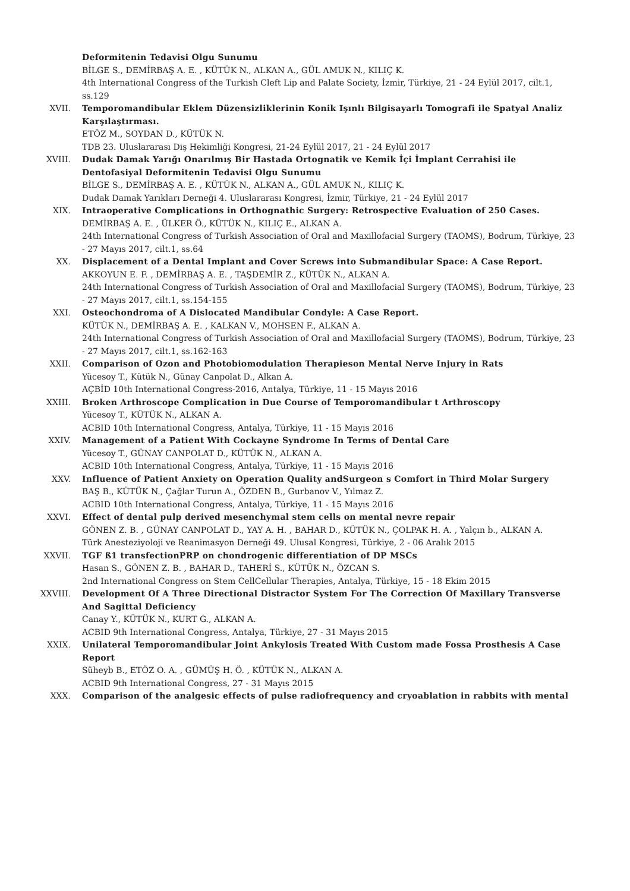Deformitenin Tedavisi Olgu Sunumu
BİLGE S., DEMİRBAŞ A. E. , KÜTÜK N., ALKAN A., GÜL AMUK N., KILIÇ K.
4th International Congress of the Turkish Cleft Lip and Palate Society, İzmir, Türkiye, 21 - 24 Eylül 2017, cilt.1, ss.129
XVII. Temporomandibular Eklem Düzensizliklerinin Konik Işınlı Bilgisayarlı Tomografi ile Spatyal Analiz Karşılaştırması.
ETÖZ M., SOYDAN D., KÜTÜK N.
TDB 23. Uluslararası Diş Hekimliği Kongresi, 21-24 Eylül 2017, 21 - 24 Eylül 2017
XVIII. Dudak Damak Yarığı Onarılmış Bir Hastada Ortognatik ve Kemik İçi İmplant Cerrahisi ile Dentofasiyal Deformitenin Tedavisi Olgu Sunumu
BİLGE S., DEMİRBAŞ A. E. , KÜTÜK N., ALKAN A., GÜL AMUK N., KILIÇ K.
Dudak Damak Yarıkları Derneği 4. Uluslararası Kongresi, İzmir, Türkiye, 21 - 24 Eylül 2017
XIX. Intraoperative Complications in Orthognathic Surgery: Retrospective Evaluation of 250 Cases.
DEMİRBAŞ A. E. , ÜLKER Ö., KÜTÜK N., KILIÇ E., ALKAN A.
24th International Congress of Turkish Association of Oral and Maxillofacial Surgery (TAOMS), Bodrum, Türkiye, 23 - 27 Mayıs 2017, cilt.1, ss.64
XX. Displacement of a Dental Implant and Cover Screws into Submandibular Space: A Case Report.
AKKOYUN E. F. , DEMİRBAŞ A. E. , TAŞDEMİR Z., KÜTÜK N., ALKAN A.
24th International Congress of Turkish Association of Oral and Maxillofacial Surgery (TAOMS), Bodrum, Türkiye, 23 - 27 Mayıs 2017, cilt.1, ss.154-155
XXI. Osteochondroma of A Dislocated Mandibular Condyle: A Case Report.
KÜTÜK N., DEMİRBAŞ A. E. , KALKAN V., MOHSEN F., ALKAN A.
24th International Congress of Turkish Association of Oral and Maxillofacial Surgery (TAOMS), Bodrum, Türkiye, 23 - 27 Mayıs 2017, cilt.1, ss.162-163
XXII. Comparison of Ozon and Photobiomodulation Therapieson Mental Nerve Injury in Rats
Yücesoy T., Kütük N., Günay Canpolat D., Alkan A.
AÇBİD 10th International Congress-2016, Antalya, Türkiye, 11 - 15 Mayıs 2016
XXIII. Broken Arthroscope Complication in Due Course of Temporomandibular t Arthroscopy
Yücesoy T., KÜTÜK N., ALKAN A.
ACBID 10th International Congress, Antalya, Türkiye, 11 - 15 Mayıs 2016
XXIV. Management of a Patient With Cockayne Syndrome In Terms of Dental Care
Yücesoy T., GÜNAY CANPOLAT D., KÜTÜK N., ALKAN A.
ACBID 10th International Congress, Antalya, Türkiye, 11 - 15 Mayıs 2016
XXV. Influence of Patient Anxiety on Operation Quality andSurgeon s Comfort in Third Molar Surgery
BAŞ B., KÜTÜK N., Çağlar Turun A., ÖZDEN B., Gurbanov V., Yılmaz Z.
ACBID 10th International Congress, Antalya, Türkiye, 11 - 15 Mayıs 2016
XXVI. Effect of dental pulp derived mesenchymal stem cells on mental nevre repair
GÖNEN Z. B. , GÜNAY CANPOLAT D., YAY A. H. , BAHAR D., KÜTÜK N., ÇOLPAK H. A. , Yalçın b., ALKAN A.
Türk Anesteziyoloji ve Reanimasyon Derneği 49. Ulusal Kongresi, Türkiye, 2 - 06 Aralık 2015
XXVII. TGF ß1 transfectionPRP on chondrogenic differentiation of DP MSCs
Hasan S., GÖNEN Z. B. , BAHAR D., TAHERİ S., KÜTÜK N., ÖZCAN S.
2nd International Congress on Stem CellCellular Therapies, Antalya, Türkiye, 15 - 18 Ekim 2015
XXVIII. Development Of A Three Directional Distractor System For The Correction Of Maxillary Transverse And Sagittal Deficiency
Canay Y., KÜTÜK N., KURT G., ALKAN A.
ACBID 9th International Congress, Antalya, Türkiye, 27 - 31 Mayıs 2015
XXIX. Unilateral Temporomandibular Joint Ankylosis Treated With Custom made Fossa Prosthesis A Case Report
Süheyb B., ETÖZ O. A. , GÜMÜŞ H. Ö. , KÜTÜK N., ALKAN A.
ACBID 9th International Congress, 27 - 31 Mayıs 2015
XXX. Comparison of the analgesic effects of pulse radiofrequency and cryoablation in rabbits with mental